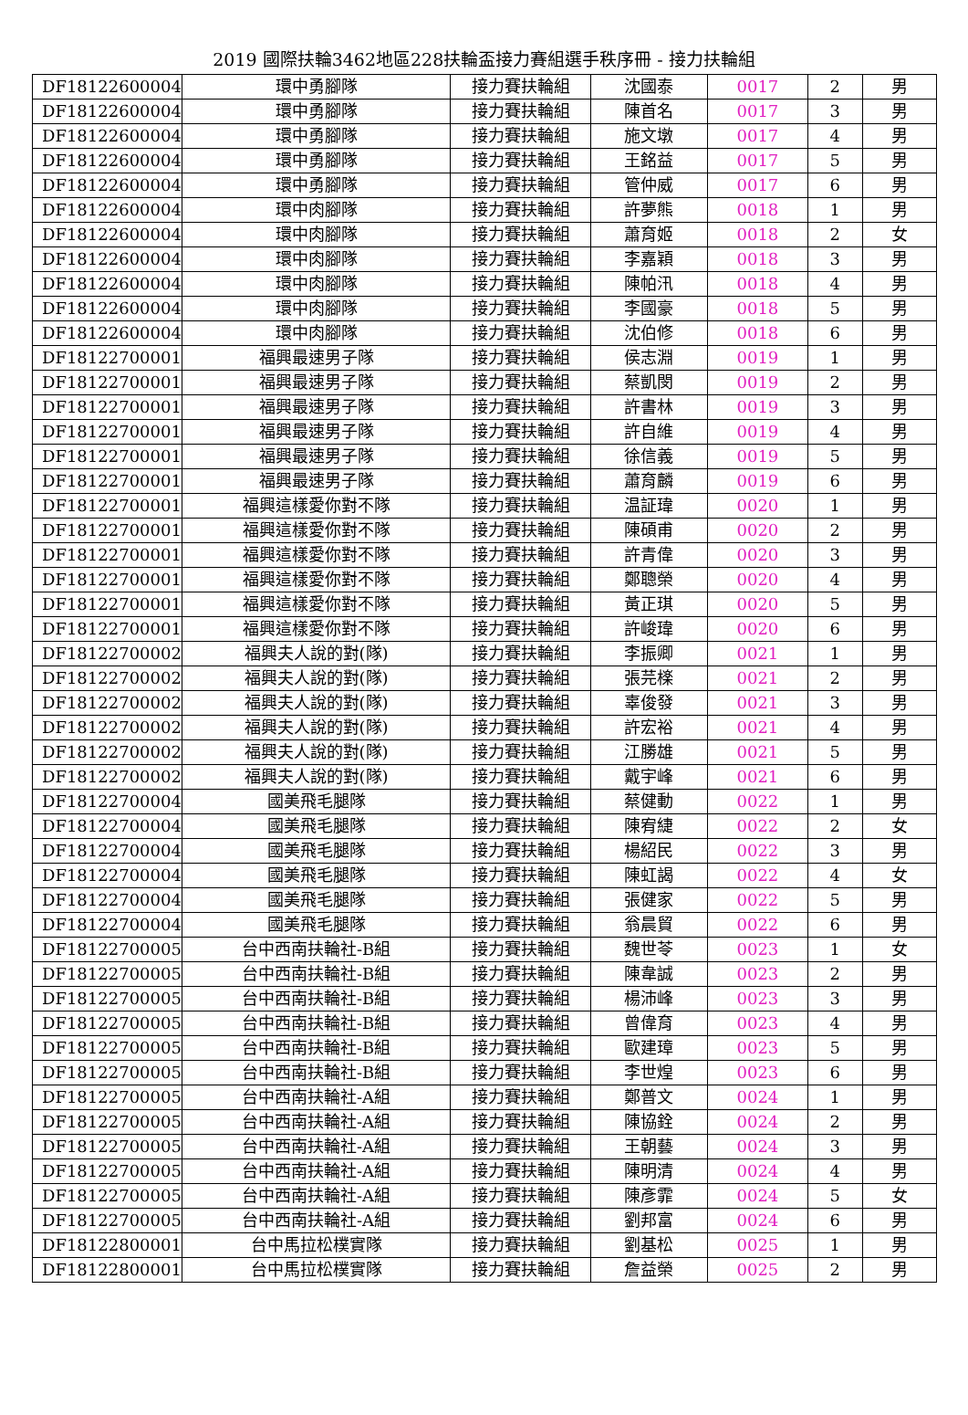2019 國際扶輪3462地區228扶輪盃接力賽組選手秩序冊 - 接力扶輪組
| DF18122600004 | 環中勇腳隊 | 接力賽扶輪組 | 沈國泰 | 0017 | 2 | 男 |
| DF18122600004 | 環中勇腳隊 | 接力賽扶輪組 | 陳首名 | 0017 | 3 | 男 |
| DF18122600004 | 環中勇腳隊 | 接力賽扶輪組 | 施文墩 | 0017 | 4 | 男 |
| DF18122600004 | 環中勇腳隊 | 接力賽扶輪組 | 王銘益 | 0017 | 5 | 男 |
| DF18122600004 | 環中勇腳隊 | 接力賽扶輪組 | 管仲威 | 0017 | 6 | 男 |
| DF18122600004 | 環中肉腳隊 | 接力賽扶輪組 | 許夢熊 | 0018 | 1 | 男 |
| DF18122600004 | 環中肉腳隊 | 接力賽扶輪組 | 蕭育姬 | 0018 | 2 | 女 |
| DF18122600004 | 環中肉腳隊 | 接力賽扶輪組 | 李嘉穎 | 0018 | 3 | 男 |
| DF18122600004 | 環中肉腳隊 | 接力賽扶輪組 | 陳帕汛 | 0018 | 4 | 男 |
| DF18122600004 | 環中肉腳隊 | 接力賽扶輪組 | 李國豪 | 0018 | 5 | 男 |
| DF18122600004 | 環中肉腳隊 | 接力賽扶輪組 | 沈伯修 | 0018 | 6 | 男 |
| DF18122700001 | 福興最速男子隊 | 接力賽扶輪組 | 侯志淵 | 0019 | 1 | 男 |
| DF18122700001 | 福興最速男子隊 | 接力賽扶輪組 | 蔡凱閔 | 0019 | 2 | 男 |
| DF18122700001 | 福興最速男子隊 | 接力賽扶輪組 | 許書林 | 0019 | 3 | 男 |
| DF18122700001 | 福興最速男子隊 | 接力賽扶輪組 | 許自維 | 0019 | 4 | 男 |
| DF18122700001 | 福興最速男子隊 | 接力賽扶輪組 | 徐信義 | 0019 | 5 | 男 |
| DF18122700001 | 福興最速男子隊 | 接力賽扶輪組 | 蕭育麟 | 0019 | 6 | 男 |
| DF18122700001 | 福興這樣愛你對不隊 | 接力賽扶輪組 | 温証瑋 | 0020 | 1 | 男 |
| DF18122700001 | 福興這樣愛你對不隊 | 接力賽扶輪組 | 陳碩甫 | 0020 | 2 | 男 |
| DF18122700001 | 福興這樣愛你對不隊 | 接力賽扶輪組 | 許青偉 | 0020 | 3 | 男 |
| DF18122700001 | 福興這樣愛你對不隊 | 接力賽扶輪組 | 鄭聰榮 | 0020 | 4 | 男 |
| DF18122700001 | 福興這樣愛你對不隊 | 接力賽扶輪組 | 黃正琪 | 0020 | 5 | 男 |
| DF18122700001 | 福興這樣愛你對不隊 | 接力賽扶輪組 | 許峻瑋 | 0020 | 6 | 男 |
| DF18122700002 | 福興夫人說的對(隊) | 接力賽扶輪組 | 李振卿 | 0021 | 1 | 男 |
| DF18122700002 | 福興夫人說的對(隊) | 接力賽扶輪組 | 張芫檪 | 0021 | 2 | 男 |
| DF18122700002 | 福興夫人說的對(隊) | 接力賽扶輪組 | 辜俊發 | 0021 | 3 | 男 |
| DF18122700002 | 福興夫人說的對(隊) | 接力賽扶輪組 | 許宏裕 | 0021 | 4 | 男 |
| DF18122700002 | 福興夫人說的對(隊) | 接力賽扶輪組 | 江勝雄 | 0021 | 5 | 男 |
| DF18122700002 | 福興夫人說的對(隊) | 接力賽扶輪組 | 戴宇峰 | 0021 | 6 | 男 |
| DF18122700004 | 國美飛毛腿隊 | 接力賽扶輪組 | 蔡健動 | 0022 | 1 | 男 |
| DF18122700004 | 國美飛毛腿隊 | 接力賽扶輪組 | 陳宥緁 | 0022 | 2 | 女 |
| DF18122700004 | 國美飛毛腿隊 | 接力賽扶輪組 | 楊紹民 | 0022 | 3 | 男 |
| DF18122700004 | 國美飛毛腿隊 | 接力賽扶輪組 | 陳虹謁 | 0022 | 4 | 女 |
| DF18122700004 | 國美飛毛腿隊 | 接力賽扶輪組 | 張健家 | 0022 | 5 | 男 |
| DF18122700004 | 國美飛毛腿隊 | 接力賽扶輪組 | 翁晨貿 | 0022 | 6 | 男 |
| DF18122700005 | 台中西南扶輪社-B組 | 接力賽扶輪組 | 魏世苓 | 0023 | 1 | 女 |
| DF18122700005 | 台中西南扶輪社-B組 | 接力賽扶輪組 | 陳韋誠 | 0023 | 2 | 男 |
| DF18122700005 | 台中西南扶輪社-B組 | 接力賽扶輪組 | 楊沛峰 | 0023 | 3 | 男 |
| DF18122700005 | 台中西南扶輪社-B組 | 接力賽扶輪組 | 曾偉育 | 0023 | 4 | 男 |
| DF18122700005 | 台中西南扶輪社-B組 | 接力賽扶輪組 | 歐建璋 | 0023 | 5 | 男 |
| DF18122700005 | 台中西南扶輪社-B組 | 接力賽扶輪組 | 李世煌 | 0023 | 6 | 男 |
| DF18122700005 | 台中西南扶輪社-A組 | 接力賽扶輪組 | 鄭普文 | 0024 | 1 | 男 |
| DF18122700005 | 台中西南扶輪社-A組 | 接力賽扶輪組 | 陳協銓 | 0024 | 2 | 男 |
| DF18122700005 | 台中西南扶輪社-A組 | 接力賽扶輪組 | 王朝藝 | 0024 | 3 | 男 |
| DF18122700005 | 台中西南扶輪社-A組 | 接力賽扶輪組 | 陳明清 | 0024 | 4 | 男 |
| DF18122700005 | 台中西南扶輪社-A組 | 接力賽扶輪組 | 陳彥霏 | 0024 | 5 | 女 |
| DF18122700005 | 台中西南扶輪社-A組 | 接力賽扶輪組 | 劉邦富 | 0024 | 6 | 男 |
| DF18122800001 | 台中馬拉松樸實隊 | 接力賽扶輪組 | 劉基松 | 0025 | 1 | 男 |
| DF18122800001 | 台中馬拉松樸實隊 | 接力賽扶輪組 | 詹益榮 | 0025 | 2 | 男 |